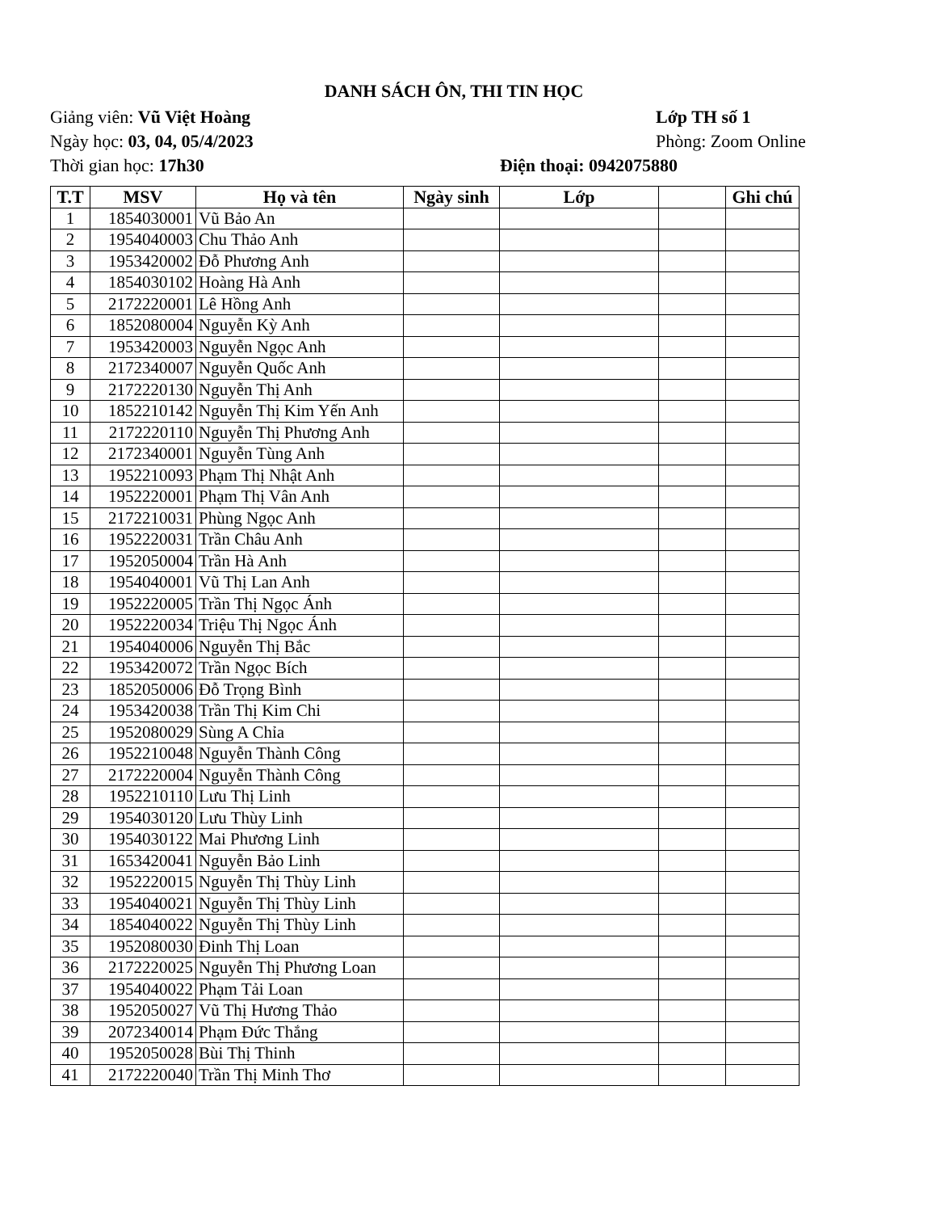DANH SÁCH ÔN, THI TIN HỌC
Giảng viên: Vũ Việt Hoàng Lớp TH số 1
Ngày học: 03, 04, 05/4/2023 Phòng: Zoom Online
Thời gian học: 17h30 Điện thoại: 0942075880
| T.T | MSV | Họ và tên | Ngày sinh | Lớp | | Ghi chú |
| --- | --- | --- | --- | --- | --- | --- |
| 1 | 1854030001 | Vũ Bảo An | | | | |
| 2 | 1954040003 | Chu Thảo Anh | | | | |
| 3 | 1953420002 | Đỗ Phương Anh | | | | |
| 4 | 1854030102 | Hoàng Hà Anh | | | | |
| 5 | 2172220001 | Lê Hồng Anh | | | | |
| 6 | 1852080004 | Nguyễn Kỳ Anh | | | | |
| 7 | 1953420003 | Nguyễn Ngọc Anh | | | | |
| 8 | 2172340007 | Nguyễn Quốc Anh | | | | |
| 9 | 2172220130 | Nguyễn Thị Anh | | | | |
| 10 | 1852210142 | Nguyễn Thị Kim Yến Anh | | | | |
| 11 | 2172220110 | Nguyễn Thị Phương Anh | | | | |
| 12 | 2172340001 | Nguyễn Tùng Anh | | | | |
| 13 | 1952210093 | Phạm Thị Nhật Anh | | | | |
| 14 | 1952220001 | Phạm Thị Vân Anh | | | | |
| 15 | 2172210031 | Phùng Ngọc Anh | | | | |
| 16 | 1952220031 | Trần Châu Anh | | | | |
| 17 | 1952050004 | Trần Hà Anh | | | | |
| 18 | 1954040001 | Vũ Thị Lan Anh | | | | |
| 19 | 1952220005 | Trần Thị Ngọc Ánh | | | | |
| 20 | 1952220034 | Triệu Thị Ngọc Ánh | | | | |
| 21 | 1954040006 | Nguyễn Thị Bắc | | | | |
| 22 | 1953420072 | Trần Ngọc Bích | | | | |
| 23 | 1852050006 | Đỗ Trọng Bình | | | | |
| 24 | 1953420038 | Trần Thị Kim Chi | | | | |
| 25 | 1952080029 | Sùng A Chỉa | | | | |
| 26 | 1952210048 | Nguyễn Thành Công | | | | |
| 27 | 2172220004 | Nguyễn Thành Công | | | | |
| 28 | 1952210110 | Lưu Thị Linh | | | | |
| 29 | 1954030120 | Lưu Thùy Linh | | | | |
| 30 | 1954030122 | Mai Phương Linh | | | | |
| 31 | 1653420041 | Nguyễn Bảo Linh | | | | |
| 32 | 1952220015 | Nguyễn Thị Thùy Linh | | | | |
| 33 | 1954040021 | Nguyễn Thị Thùy Linh | | | | |
| 34 | 1854040022 | Nguyễn Thị Thùy Linh | | | | |
| 35 | 1952080030 | Đinh Thị Loan | | | | |
| 36 | 2172220025 | Nguyễn Thị Phương Loan | | | | |
| 37 | 1954040022 | Phạm Tải Loan | | | | |
| 38 | 1952050027 | Vũ Thị Hương Thảo | | | | |
| 39 | 2072340014 | Phạm Đức Thắng | | | | |
| 40 | 1952050028 | Bùi Thị Thinh | | | | |
| 41 | 2172220040 | Trần Thị Minh Thơ | | | | |